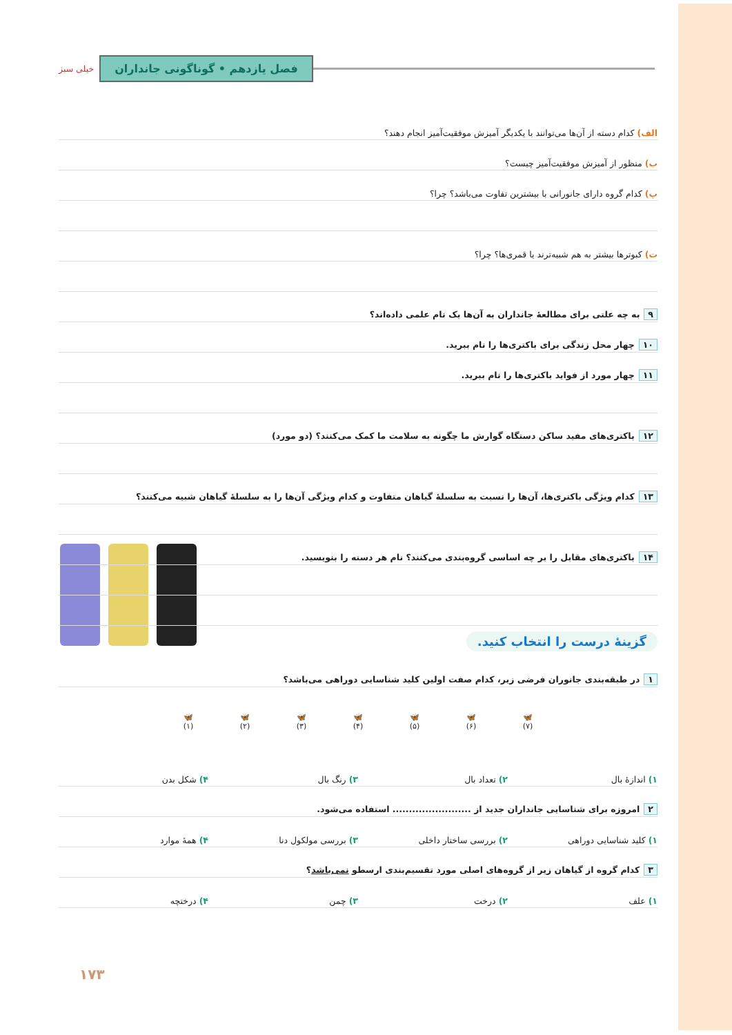فصل یازدهم • گوناگونی جانداران
خیلی سبز
الف) کدام دسته از آن‌ها می‌توانند با یکدیگر آمیزش موفقیت‌آمیز انجام دهند؟
ب) منظور از آمیزش موفقیت‌آمیز چیست؟
پ) کدام گروه دارای جانورانی با بیشترین تفاوت می‌باشد؟ چرا؟
ت) کبوترها بیشتر به هم شبیه‌ترند یا قمری‌ها؟ چرا؟
۹ به چه علتی برای مطالعهٔ جانداران به آن‌ها یک نام علمی داده‌اند؟
۱۰ چهار محل زندگی برای باکتری‌ها را نام ببرید.
۱۱ چهار مورد از فواید باکتری‌ها را نام ببرید.
۱۲ باکتری‌های مفید ساکن دستگاه گوارش ما چگونه به سلامت ما کمک می‌کنند؟ (دو مورد)
۱۳ کدام ویژگی باکتری‌ها، آن‌ها را نسبت به سلسلهٔ گیاهان متفاوت و کدام ویژگی آن‌ها را به سلسلهٔ گیاهان شبیه می‌کنند؟
۱۴ باکتری‌های مقابل را بر چه اساسی گروه‌بندی می‌کنند؟ نام هر دسته را بنویسید.
گزینهٔ درست را انتخاب کنید.
۱ در طبقه‌بندی جانوران فرضی زیر، کدام صفت اولین کلید شناسایی دوراهی می‌باشد؟
🦋
(۷)
🦋
(۶)
🦋
(۵)
🦋
(۴)
🦋
(۳)
🦋
(۲)
🦋
(۱)
۱) اندازهٔ بال ۲) تعداد بال ۳) رنگ بال ۴) شکل بدن
۲ امروزه برای شناسایی جانداران جدید از ........................ استفاده می‌شود.
۱) کلید شناسایی دوراهی ۲) بررسی ساختار داخلی ۳) بررسی مولکول دنا ۴) همهٔ موارد
۳ کدام گروه از گیاهان زیر از گروه‌های اصلی مورد تقسیم‌بندی ارسطو نمی‌باشد؟
۱) علف ۲) درخت ۳) چمن ۴) درختچه
۱۷۳